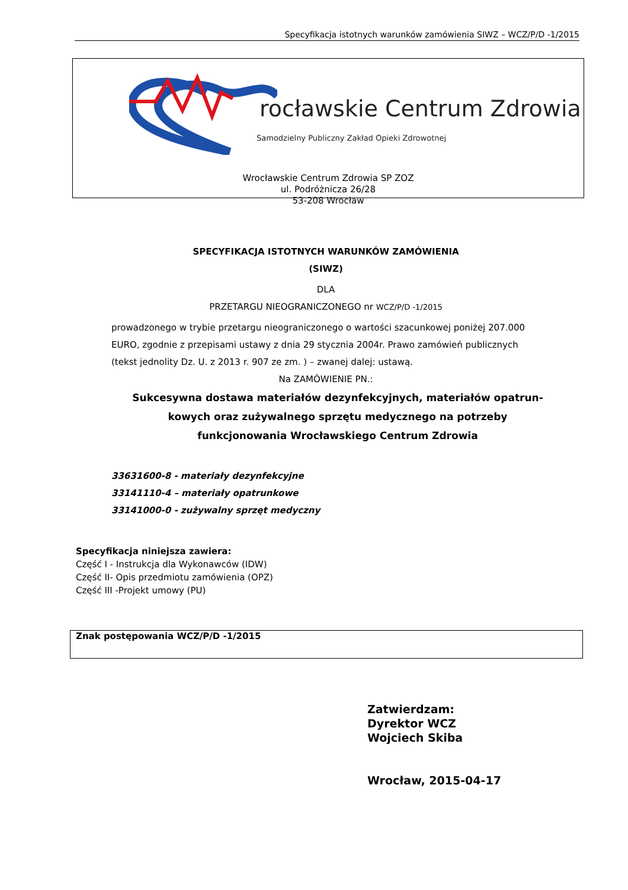Specyfikacja istotnych warunków zamówienia SIWZ – WCZ/P/D -1/2015
rocławskie Centrum Zdrowia
Samodzielny Publiczny Zakład Opieki Zdrowotnej
Wrocławskie Centrum Zdrowia SP ZOZ
ul. Podróżnicza 26/28
53-208 Wrocław
SPECYFIKACJA ISTOTNYCH WARUNKÓW ZAMÓWIENIA
(SIWZ)
DLA
PRZETARGU NIEOGRANICZONEGO nr WCZ/P/D -1/2015
prowadzonego w trybie przetargu nieograniczonego o wartości szacunkowej poniżej 207.000 EURO, zgodnie z przepisami ustawy z dnia 29 stycznia 2004r. Prawo zamówień publicznych (tekst jednolity Dz. U. z 2013 r. 907 ze zm. ) – zwanej dalej: ustawą.
Na ZAMÓWIENIE PN.:
Sukcesywna dostawa materiałów dezynfekcyjnych, materiałów opatrun-kowych oraz zużywalnego sprzętu medycznego na potrzeby funkcjonowania Wrocławskiego Centrum Zdrowia
33631600-8 - materiały dezynfekcyjne
33141110-4 – materiały opatrunkowe
33141000-0 - zużywalny sprzęt medyczny
Specyfikacja niniejsza zawiera:
Część I - Instrukcja dla Wykonawców (IDW)
Część II- Opis przedmiotu zamówienia (OPZ)
Część III -Projekt umowy (PU)
Znak postępowania WCZ/P/D -1/2015
Zatwierdzam:
Dyrektor WCZ
Wojciech Skiba
Wrocław, 2015-04-17